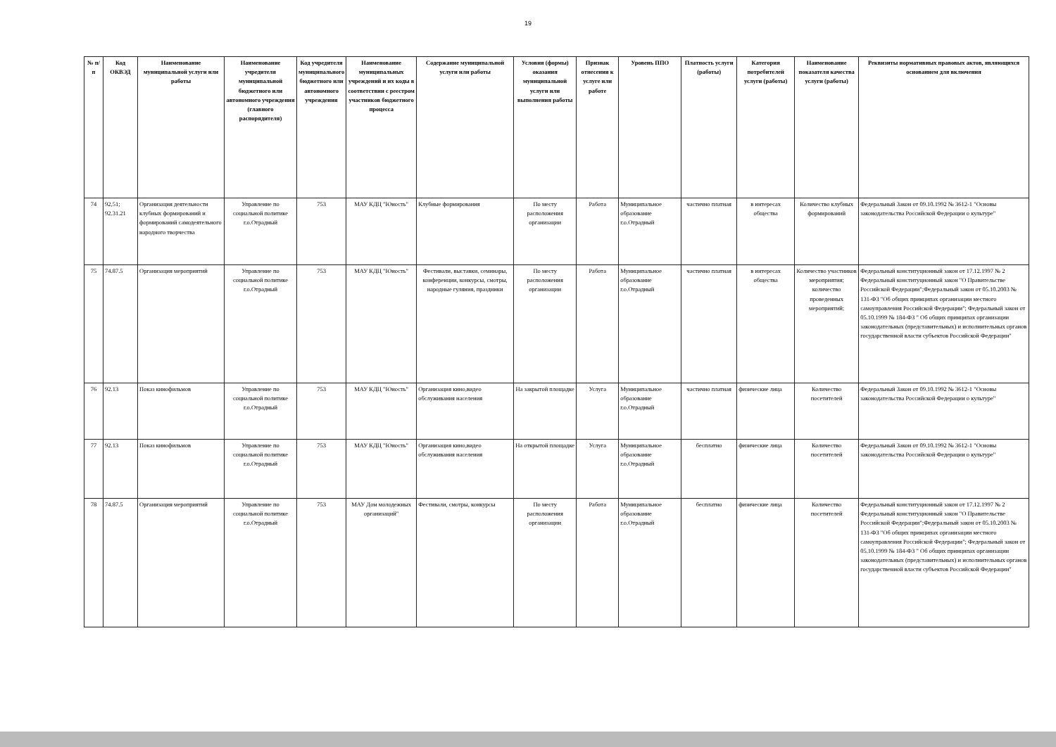19
| № п/п | Код ОКВЭД | Наименование муниципальной услуги или работы | Наименование учредителя муниципальной бюджетного или автономного учреждения (главного распорядителя) | Код учредителя муниципального бюджетного или автономного учреждения | Наименование муниципальных учреждений и их коды в соответствии с реестром участников бюджетного процесса | Содержание муниципальной услуги или работы | Условия (формы) оказания муниципальной услуги или выполнения работы | Признак отнесения к услуге или работе | Уровень ППО | Платность услуги (работы) | Категория потребителей услуги (работы) | Наименование показателя качества услуги (работы) | Реквизиты нормативных правовых актов, являющихся основанием для включения |
| --- | --- | --- | --- | --- | --- | --- | --- | --- | --- | --- | --- | --- | --- |
| 74 | 92,51; 92.31.21 | Организация деятельности клубных формирований и формирований самодеятельного народного творчества | Управление по социальной политике г.о.Отрадный | 753 | МАУ КДЦ "Юность" | Клубные формирования | По месту расположения организации | Работа | Муниципальное образование г.о.Отрадный | частично платная | в интересах общества | Количество клубных формирований | Федеральный Закон от 09.10.1992 № 3612-1 "Основы законодательства Российской Федерации о культуре" |
| 75 | 74.87.5 | Организация мероприятий | Управление по социальной политике г.о.Отрадный | 753 | МАУ КДЦ "Юность" | Фестивали, выставки, семинары, конференции, конкурсы, смотры, народные гуляния, праздники | По месту расположения организации | Работа | Муниципальное образование г.о.Отрадный | частично платная | в интересах общества | Количество участников мероприятия; количество проведенных мероприятий; | Федеральный конституционный закон от 17.12.1997 № 2 Федеральный конституционный закон "О Правительстве Российской Федерации";Федеральный закон от 05.10.2003 № 131-ФЗ "Об общих принципах организации местного самоуправления Российской Федерации"; Федеральный закон от 05.10.1999 № 184-ФЗ " Об общих принципах организации законодательных (представительных) и исполнительных органов государственной власти субъектов Российской Федерации" |
| 76 | 92.13 | Показ кинофильмов | Управление по социальной политике г.о.Отрадный | 753 | МАУ КДЦ "Юность" | Организация кино,видео обслуживания населения | На закрытой площадке | Услуга | Муниципальное образование г.о.Отрадный | частично платная | физические лица | Количество посетителей | Федеральный Закон от 09.10.1992 № 3612-1 "Основы законодательства Российской Федерации о культуре" |
| 77 | 92.13 | Показ кинофильмов | Управление по социальной политике г.о.Отрадный | 753 | МАУ КДЦ "Юность" | Организация кино,видео обслуживания населения | На открытой площадке | Услуга | Муниципальное образование г.о.Отрадный | бесплатно | физические лица | Количество посетителей | Федеральный Закон от 09.10.1992 № 3612-1 "Основы законодательства Российской Федерации о культуре" |
| 78 | 74.87.5 | Организация мероприятий | Управление по социальной политике г.о.Отрадный | 753 | МАУ Дом молодежных организаций" | Фестивали, смотры, конкурсы | По месту расположения организации | Работа | Муниципальное образование г.о.Отрадный | бесплатно | физические лица | Количество посетителей | Федеральный конституционный закон от 17.12.1997 № 2 Федеральный конституционный закон "О Правительстве Российской Федерации";Федеральный закон от 05.10.2003 № 131-ФЗ "Об общих принципах организации местного самоуправления Российской Федерации"; Федеральный закон от 05.10.1999 № 184-ФЗ " Об общих принципах организации законодательных (представительных) и исполнительных органов государственной власти субъектов Российской Федерации" |